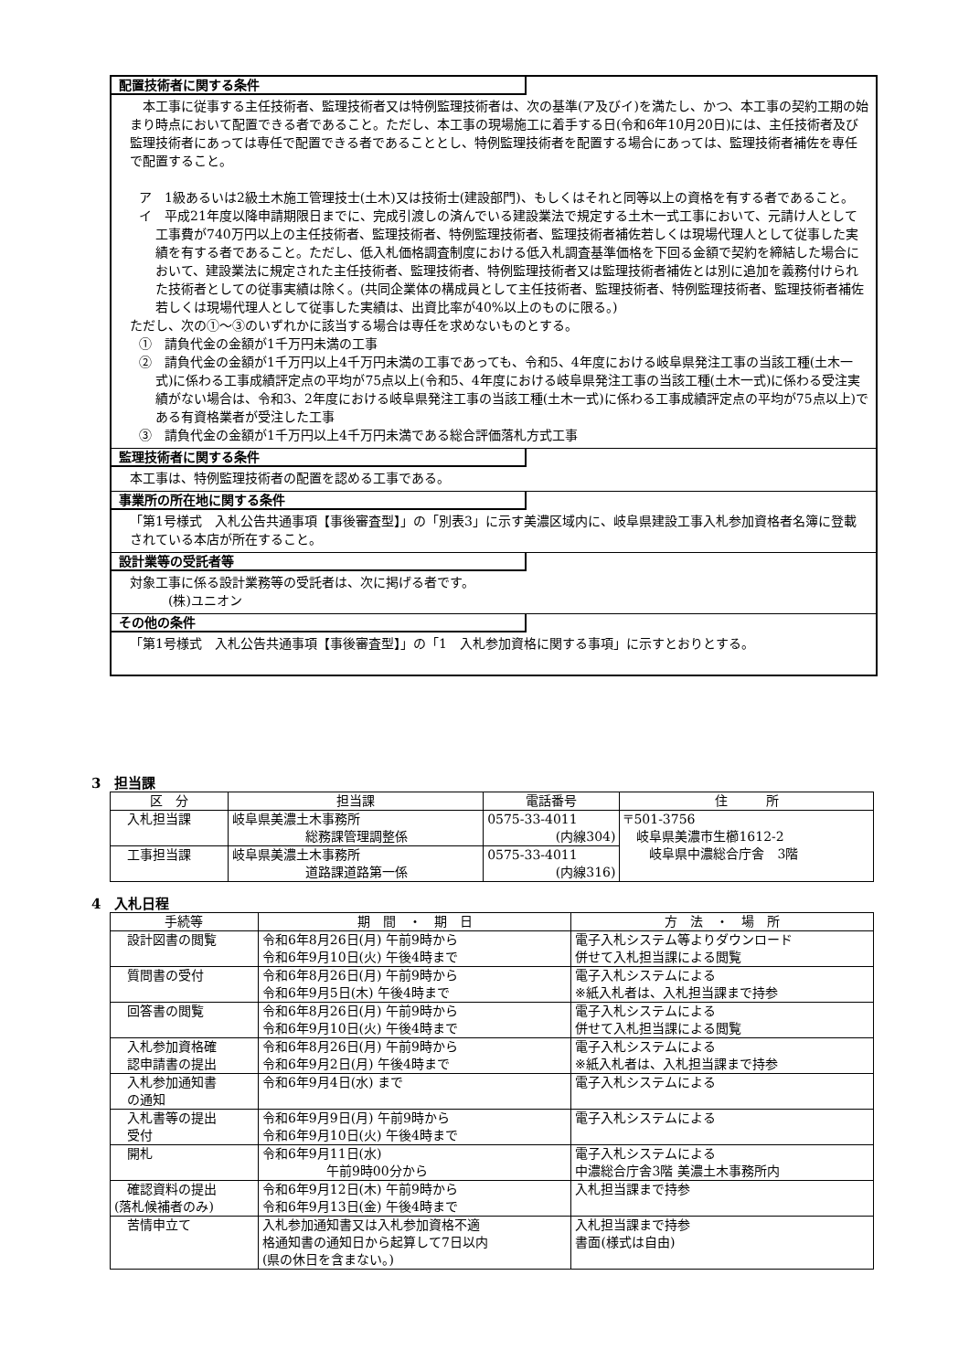配置技術者に関する条件
　本工事に従事する主任技術者、監理技術者又は特例監理技術者は、次の基準(ア及びイ)を満たし、かつ、本工事の契約工期の始まり時点において配置できる者であること。ただし、本工事の現場施工に着手する日(令和6年10月20日)には、主任技術者及び監理技術者にあっては専任で配置できる者であることとし、特例監理技術者を配置する場合にあっては、監理技術者補佐を専任で配置すること。
ア　1級あるいは2級土木施工管理技士(土木)又は技術士(建設部門)、もしくはそれと同等以上の資格を有する者であること。
イ　平成21年度以降申請期限日までに、完成引渡しの済んでいる建設業法で規定する土木一式工事において、元請け人として工事費が740万円以上の主任技術者、監理技術者、特例監理技術者、監理技術者補佐若しくは現場代理人として従事した実績を有する者であること。ただし、低入札価格調査制度における低入札調査基準価格を下回る金額で契約を締結した場合において、建設業法に規定された主任技術者、監理技術者、特例監理技術者又は監理技術者補佐とは別に追加を義務付けられた技術者としての従事実績は除く。(共同企業体の構成員として主任技術者、監理技術者、特例監理技術者、監理技術者補佐若しくは現場代理人として従事した実績は、出資比率が40%以上のものに限る。)
ただし、次の①～③のいずれかに該当する場合は専任を求めないものとする。
①　請負代金の金額が1千万円未満の工事
②　請負代金の金額が1千万円以上4千万円未満の工事であっても、令和5、4年度における岐阜県発注工事の当該工種(土木一式)に係わる工事成績評定点の平均が75点以上(令和5、4年度における岐阜県発注工事の当該工種(土木一式)に係わる受注実績がない場合は、令和3、2年度における岐阜県発注工事の当該工種(土木一式)に係わる工事成績評定点の平均が75点以上)である有資格業者が受注した工事
③　請負代金の金額が1千万円以上4千万円未満である総合評価落札方式工事
監理技術者に関する条件
本工事は、特例監理技術者の配置を認める工事である。
事業所の所在地に関する条件
「第1号様式　入札公告共通事項【事後審査型】」の「別表3」に示す美濃区域内に、岐阜県建設工事入札参加資格者名簿に登載されている本店が所在すること。
設計業等の受託者等
対象工事に係る設計業務等の受託者は、次に掲げる者です。
　　　(株)ユニオン
その他の条件
「第1号様式　入札公告共通事項【事後審査型】」の「1　入札参加資格に関する事項」に示すとおりとする。
3　担当課
| 区 分 | 担当課 | 電話番号 | 住 所 |
| --- | --- | --- | --- |
| 入札担当課 | 岐阜県美濃土木事務所 総務課管理調整係 | 0575-33-4011 (内線304) | 〒501-3756 岐阜県美濃市生櫛1612-2 岐阜県中濃総合庁舎 3階 |
| 工事担当課 | 岐阜県美濃土木事務所 道路課道路第一係 | 0575-33-4011 (内線316) | |
4　入札日程
| 手続等 | 期 間 ・ 期 日 | 方 法 ・ 場 所 |
| --- | --- | --- |
| 設計図書の閲覧 | 令和6年8月26日(月) 午前9時から 令和6年9月10日(火) 午後4時まで | 電子入札システム等よりダウンロード 併せて入札担当課による閲覧 |
| 質問書の受付 | 令和6年8月26日(月) 午前9時から 令和6年9月5日(木) 午後4時まで | 電子入札システムによる ※紙入札者は、入札担当課まで持参 |
| 回答書の閲覧 | 令和6年8月26日(月) 午前9時から 令和6年9月10日(火) 午後4時まで | 電子入札システムによる 併せて入札担当課による閲覧 |
| 入札参加資格確 認申請書の提出 | 令和6年8月26日(月) 午前9時から 令和6年9月2日(月) 午後4時まで | 電子入札システムによる ※紙入札者は、入札担当課まで持参 |
| 入札参加通知書 の通知 | 令和6年9月4日(水) まで | 電子入札システムによる |
| 入札書等の提出 受付 | 令和6年9月9日(月) 午前9時から 令和6年9月10日(火) 午後4時まで | 電子入札システムによる |
| 開札 | 令和6年9月11日(水) 午前9時00分から | 電子入札システムによる 中濃総合庁舎3階 美濃土木事務所内 |
| 確認資料の提出 (落札候補者のみ) | 令和6年9月12日(木) 午前9時から 令和6年9月13日(金) 午後4時まで | 入札担当課まで持参 |
| 苦情申立て | 入札参加通知書又は入札参加資格不適 格通知書の通知日から起算して7日以内 (県の休日を含まない。) | 入札担当課まで持参 書面(様式は自由) |